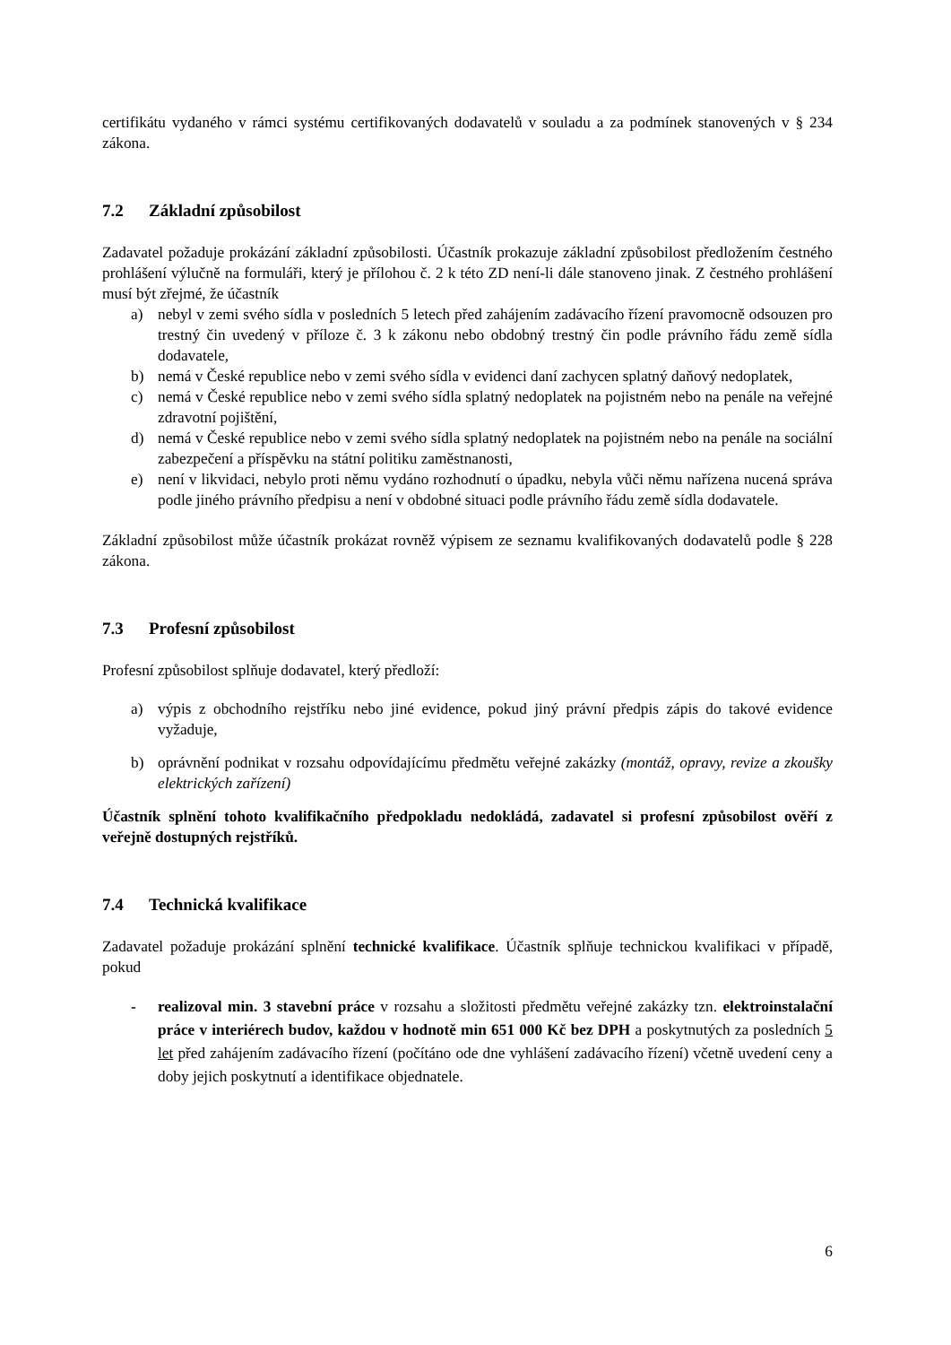certifikátu vydaného v rámci systému certifikovaných dodavatelů v souladu a za podmínek stanovených v § 234 zákona.
7.2 Základní způsobilost
Zadavatel požaduje prokázání základní způsobilosti. Účastník prokazuje základní způsobilost předložením čestného prohlášení výlučně na formuláři, který je přílohou č. 2 k této ZD není-li dále stanoveno jinak. Z čestného prohlášení musí být zřejmé, že účastník
a) nebyl v zemi svého sídla v posledních 5 letech před zahájením zadávacího řízení pravomocně odsouzen pro trestný čin uvedený v příloze č. 3 k zákonu nebo obdobný trestný čin podle právního řádu země sídla dodavatele,
b) nemá v České republice nebo v zemi svého sídla v evidenci daní zachycen splatný daňový nedoplatek,
c) nemá v České republice nebo v zemi svého sídla splatný nedoplatek na pojistném nebo na penále na veřejné zdravotní pojištění,
d) nemá v České republice nebo v zemi svého sídla splatný nedoplatek na pojistném nebo na penále na sociální zabezpečení a příspěvku na státní politiku zaměstnanosti,
e) není v likvidaci, nebylo proti němu vydáno rozhodnutí o úpadku, nebyla vůči němu nařízena nucená správa podle jiného právního předpisu a není v obdobné situaci podle právního řádu země sídla dodavatele.
Základní způsobilost může účastník prokázat rovněž výpisem ze seznamu kvalifikovaných dodavatelů podle § 228 zákona.
7.3 Profesní způsobilost
Profesní způsobilost splňuje dodavatel, který předloží:
a) výpis z obchodního rejstříku nebo jiné evidence, pokud jiný právní předpis zápis do takové evidence vyžaduje,
b) oprávnění podnikat v rozsahu odpovídajícímu předmětu veřejné zakázky (montáž, opravy, revize a zkoušky elektrických zařízení)
Účastník splnění tohoto kvalifikačního předpokladu nedokládá, zadavatel si profesní způsobilost ověří z veřejně dostupných rejstříků.
7.4 Technická kvalifikace
Zadavatel požaduje prokázání splnění technické kvalifikace. Účastník splňuje technickou kvalifikaci v případě, pokud
- realizoval min. 3 stavební práce v rozsahu a složitosti předmětu veřejné zakázky tzn. elektroinstalační práce v interiérech budov, každou v hodnotě min 651 000 Kč bez DPH a poskytnutých za posledních 5 let před zahájením zadávacího řízení (počítáno ode dne vyhlášení zadávacího řízení) včetně uvedení ceny a doby jejich poskytnutí a identifikace objednatele.
6